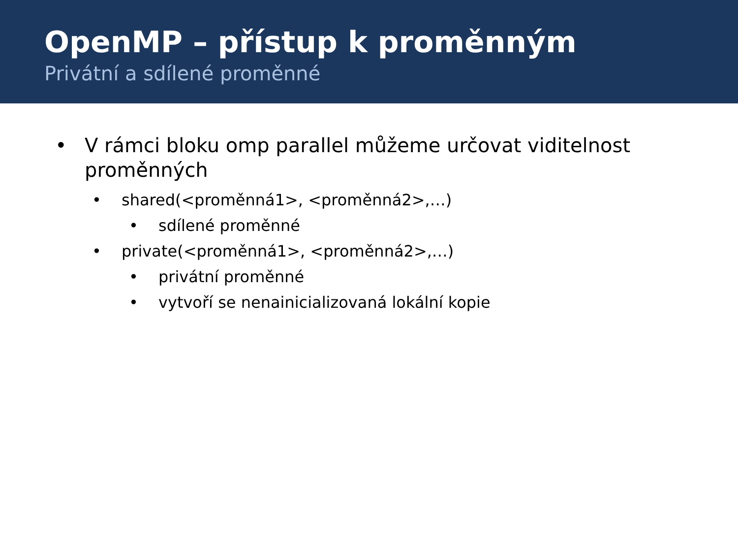OpenMP – přístup k proměnným
Privátní a sdílené proměnné
• V rámci bloku omp parallel můžeme určovat viditelnost proměnných
• shared(<proměnná1>, <proměnná2>,…)
• sdílené proměnné
• private(<proměnná1>, <proměnná2>,…)
• privátní proměnné
• vytvoří se nenainicializovaná lokální kopie